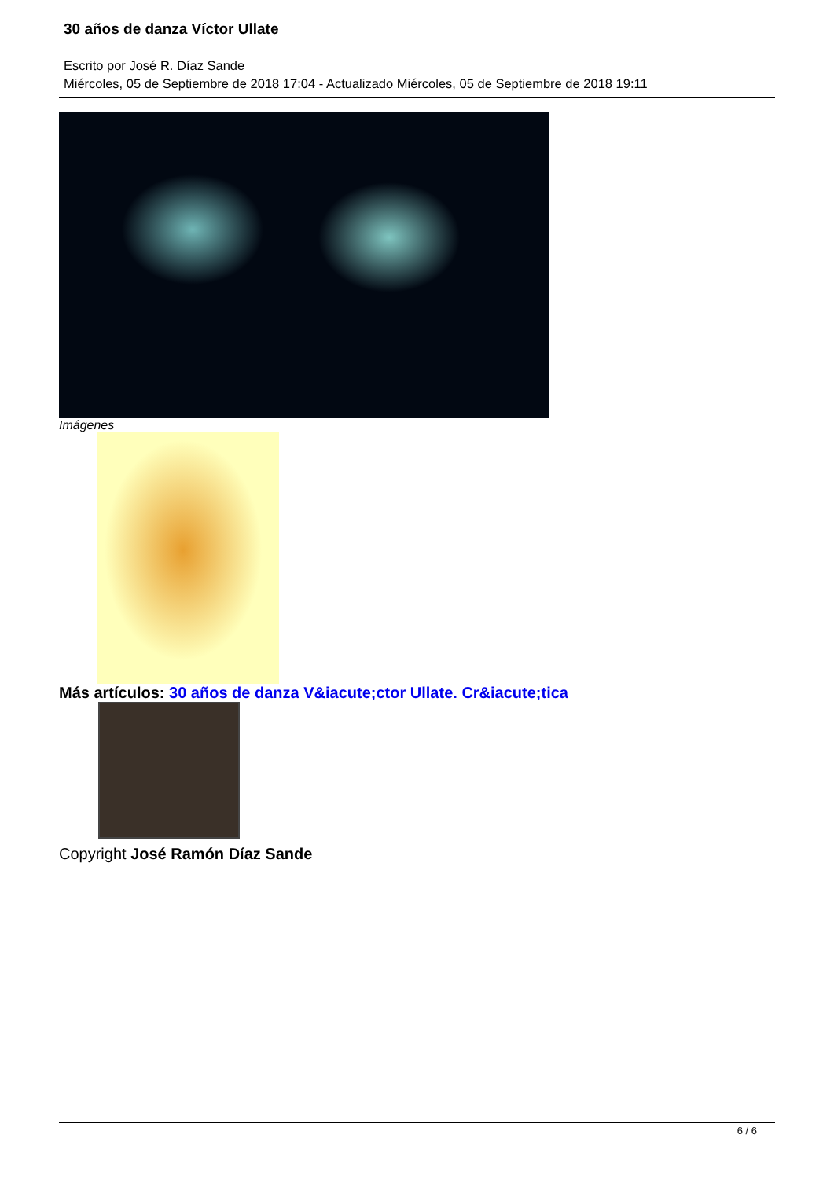30 años de danza Víctor Ullate
Escrito por José R. Díaz Sande
Miércoles, 05 de Septiembre de 2018 17:04 - Actualizado Miércoles, 05 de Septiembre de 2018 19:11
Imágenes
Más artículos: 30 años de danza V&iacute;ctor Ullate. Cr&iacute;tica
Copyright José Ramón Díaz Sande
6 / 6